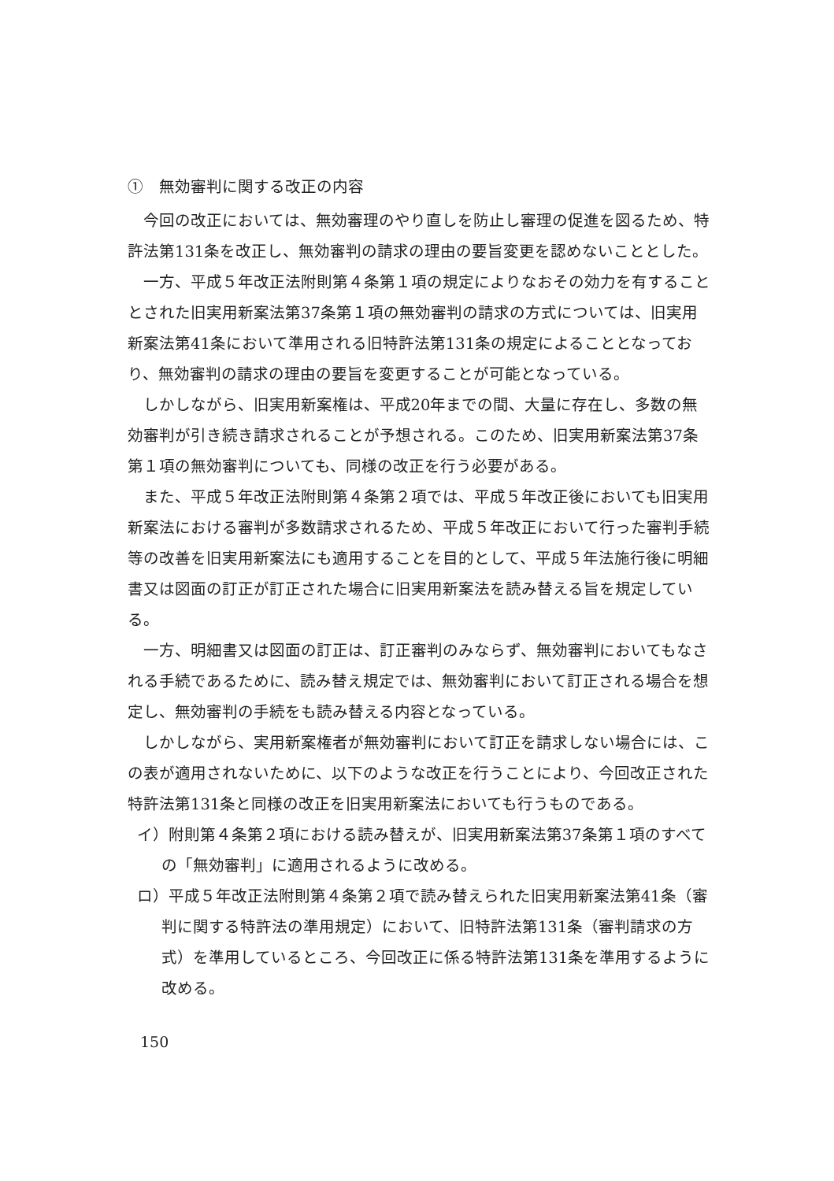①　無効審判に関する改正の内容
今回の改正においては、無効審理のやり直しを防止し審理の促進を図るため、特許法第131条を改正し、無効審判の請求の理由の要旨変更を認めないこととした。
一方、平成５年改正法附則第４条第１項の規定によりなおその効力を有することとされた旧実用新案法第37条第１項の無効審判の請求の方式については、旧実用新案法第41条において準用される旧特許法第131条の規定によることとなっており、無効審判の請求の理由の要旨を変更することが可能となっている。
しかしながら、旧実用新案権は、平成20年までの間、大量に存在し、多数の無効審判が引き続き請求されることが予想される。このため、旧実用新案法第37条第１項の無効審判についても、同様の改正を行う必要がある。
また、平成５年改正法附則第４条第２項では、平成５年改正後においても旧実用新案法における審判が多数請求されるため、平成５年改正において行った審判手続等の改善を旧実用新案法にも適用することを目的として、平成５年法施行後に明細書又は図面の訂正が訂正された場合に旧実用新案法を読み替える旨を規定している。
一方、明細書又は図面の訂正は、訂正審判のみならず、無効審判においてもなされる手続であるために、読み替え規定では、無効審判において訂正される場合を想定し、無効審判の手続をも読み替える内容となっている。
しかしながら、実用新案権者が無効審判において訂正を請求しない場合には、この表が適用されないために、以下のような改正を行うことにより、今回改正された特許法第131条と同様の改正を旧実用新案法においても行うものである。
イ）附則第４条第２項における読み替えが、旧実用新案法第37条第１項のすべての「無効審判」に適用されるように改める。
ロ）平成５年改正法附則第４条第２項で読み替えられた旧実用新案法第41条（審判に関する特許法の準用規定）において、旧特許法第131条（審判請求の方式）を準用しているところ、今回改正に係る特許法第131条を準用するように改める。
150